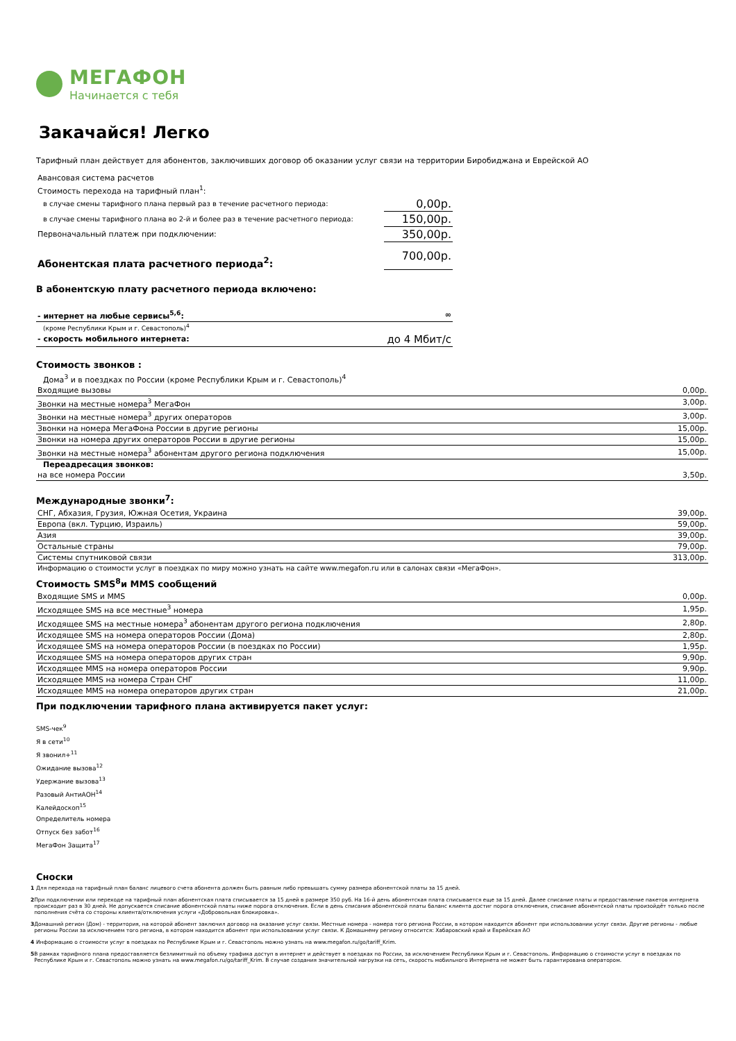МЕГАФОН
Начинается с тебя
Закачайся! Легко
Тарифный план действует для абонентов, заключивших договор об оказании услуг связи на территории Биробиджана и Еврейской АО
| Авансовая система расчетов | |
| Стоимость перехода на тарифный план<sup>1</sup>: | |
| в случае смены тарифного плана первый раз в течение расчетного периода: | 0,00р. |
| в случае смены тарифного плана во 2-й и более раз в течение расчетного периода: | 150,00р. |
| Первоначальный платеж при подключении: | 350,00р. |
| Абонентская плата расчетного периода<sup>2</sup>: | 700,00р. |
В абонентскую плату расчетного периода включено:
| - интернет на любые сервисы<sup>5,6</sup>: | ∞ |
| (кроме Республики Крым и г. Севастополь)<sup>4</sup> | |
| - скорость мобильного интернета: | до 4 Мбит/с |
Стоимость звонков :
| Дома<sup>3</sup> и в поездках по России (кроме Республики Крым и г. Севастополь)<sup>4</sup> | |
| Входящие вызовы | 0,00р. |
| Звонки на местные номера<sup>3</sup> МегаФон | 3,00р. |
| Звонки на местные номера<sup>3</sup> других операторов | 3,00р. |
| Звонки на номера МегаФона России в другие регионы | 15,00р. |
| Звонки на номера других операторов России в другие регионы | 15,00р. |
| Звонки на местные номера<sup>3</sup> абонентам другого региона подключения | 15,00р. |
| Переадресация звонков: | |
| на все номера России | 3,50р. |
Международные звонки<sup>7</sup>:
| СНГ, Абхазия, Грузия, Южная Осетия, Украина | 39,00р. |
| Европа (вкл. Турцию, Израиль) | 59,00р. |
| Азия | 39,00р. |
| Остальные страны | 79,00р. |
| Системы спутниковой связи | 313,00р. |
| Информацию о стоимости услуг в поездках по миру можно узнать на сайте www.megafon.ru или в салонах связи «МегаФон». | |
Стоимость SMS<sup>8</sup>и MMS сообщений
| Входящие SMS и MMS | 0,00р. |
| Исходящее SMS на все местные<sup>3</sup> номера | 1,95р. |
| Исходящее SMS на местные номера<sup>3</sup> абонентам другого региона подключения | 2,80р. |
| Исходящее SMS на номера операторов России (Дома) | 2,80р. |
| Исходящее SMS на номера операторов России (в поездках по России) | 1,95р. |
| Исходящее SMS на номера операторов других стран | 9,90р. |
| Исходящее MMS на номера операторов России | 9,90р. |
| Исходящее MMS на номера Стран СНГ | 11,00р. |
| Исходящее MMS на номера операторов других стран | 21,00р. |
При подключении тарифного плана активируется пакет услуг:
SMS-чек<sup>9</sup>
Я в сети<sup>10</sup>
Я звонил+<sup>11</sup>
Ожидание вызова<sup>12</sup>
Удержание вызова<sup>13</sup>
Разовый АнтиАОН<sup>14</sup>
Калейдоскоп<sup>15</sup>
Определитель номера
Отпуск без забот<sup>16</sup>
МегаФон Защита<sup>17</sup>
Сноски
1 Для перехода на тарифный план баланс лицевого счета абонента должен быть равным либо превышать сумму размера абонентской платы за 15 дней.
2 При подключении или переходе на тарифный план абонентская плата списывается за 15 дней в размере 350 руб. На 16-й день абонентская плата списывается еще за 15 дней. Далее списание платы и предоставление пакетов интернета происходит раз в 30 дней. Не допускается списание абонентской платы ниже порога отключения. Если в день списания абонентской платы баланс клиента достиг порога отключения, списание абонентской платы произойдёт только после пополнения счёта со стороны клиента/отключения услуги «Добровольная блокировка».
3 Домашний регион (Дом) - территория, на которой абонент заключил договор на оказание услуг связи. Местные номера - номера того региона России, в котором находится абонент при использовании услуг связи. Другие регионы - любые регионы России за исключением того региона, в котором находится абонент при использовании услуг связи. К Домашнему региону относится: Хабаровский край и Еврейская АО
4 Информацию о стоимости услуг в поездках по Республике Крым и г. Севастополь можно узнать на www.megafon.ru/go/tariff_Krim.
5 В рамках тарифного плана предоставляется безлимитный по объему трафика доступ в интернет и действует в поездках по России, за исключением Республики Крым и г. Севастополь. Информацию о стоимости услуг в поездках по Республике Крым и г. Севастополь можно узнать на www.megafon.ru/go/tariff_Krim. В случае создания значительной нагрузки на сеть, скорость мобильного Интернета не может быть гарантирована оператором.